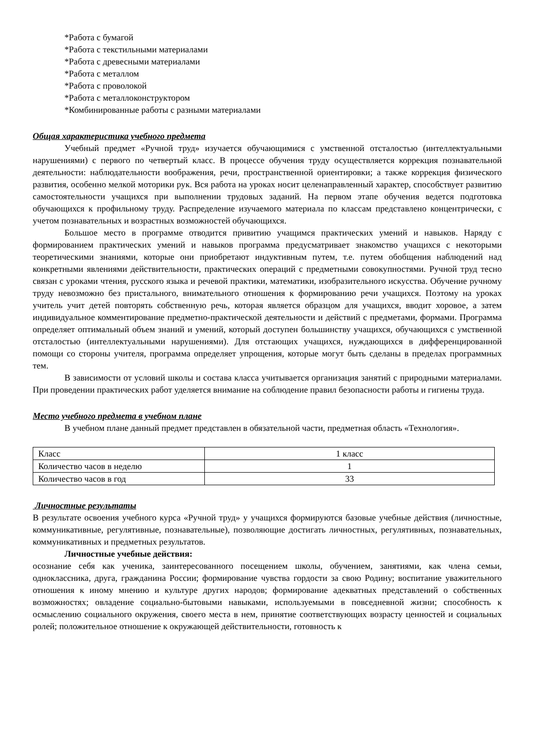*Работа с бумагой
*Работа с текстильными материалами
*Работа с древесными материалами
*Работа с металлом
*Работа с проволокой
*Работа с металлоконструктором
*Комбинированные работы с разными материалами
Общая характеристика учебного предмета
Учебный предмет «Ручной труд» изучается обучающимися с умственной отсталостью (интеллектуальными нарушениями) с первого по четвертый класс. В процессе обучения труду осуществляется коррекция познавательной деятельности: наблюдательности воображения, речи, пространственной ориентировки; а также коррекция физического развития, особенно мелкой моторики рук. Вся работа на уроках носит целенаправленный характер, способствует развитию самостоятельности учащихся при выполнении трудовых заданий. На первом этапе обучения ведется подготовка обучающихся к профильному труду. Распределение изучаемого материала по классам представлено концентрически, с учетом познавательных и возрастных возможностей обучающихся.
Большое место в программе отводится привитию учащимся практических умений и навыков. Наряду с формированием практических умений и навыков программа предусматривает знакомство учащихся с некоторыми теоретическими знаниями, которые они приобретают индуктивным путем, т.е. путем обобщения наблюдений над конкретными явлениями действительности, практических операций с предметными совокупностями. Ручной труд тесно связан с уроками чтения, русского языка и речевой практики, математики, изобразительного искусства. Обучение ручному труду невозможно без пристального, внимательного отношения к формированию речи учащихся. Поэтому на уроках учитель учит детей повторять собственную речь, которая является образцом для учащихся, вводит хоровое, а затем индивидуальное комментирование предметно-практической деятельности и действий с предметами, формами. Программа определяет оптимальный объем знаний и умений, который доступен большинству учащихся, обучающихся с умственной отсталостью (интеллектуальными нарушениями). Для отстающих учащихся, нуждающихся в дифференцированной помощи со стороны учителя, программа определяет упрощения, которые могут быть сделаны в пределах программных тем.
В зависимости от условий школы и состава класса учитывается организация занятий с природными материалами. При проведении практических работ уделяется внимание на соблюдение правил безопасности работы и гигиены труда.
Место учебного предмета в учебном плане
В учебном плане данный предмет представлен в обязательной части, предметная область «Технология».
| Класс | 1 класс |
| Количество часов в неделю | 1 |
| Количество часов в год | 33 |
Личностные результаты
В результате освоения учебного курса «Ручной труд» у учащихся формируются базовые учебные действия (личностные, коммуникативные, регулятивные, познавательные), позволяющие достигать личностных, регулятивных, познавательных, коммуникативных и предметных результатов.
Личностные учебные действия:
осознание себя как ученика, заинтересованного посещением школы, обучением, занятиями, как члена семьи, одноклассника, друга, гражданина России; формирование чувства гордости за свою Родину; воспитание уважительного отношения к иному мнению и культуре других народов; формирование адекватных представлений о собственных возможностях; овладение социально-бытовыми навыками, используемыми в повседневной жизни; способность к осмыслению социального окружения, своего места в нем, принятие соответствующих возрасту ценностей и социальных ролей; положительное отношение к окружающей действительности, готовность к